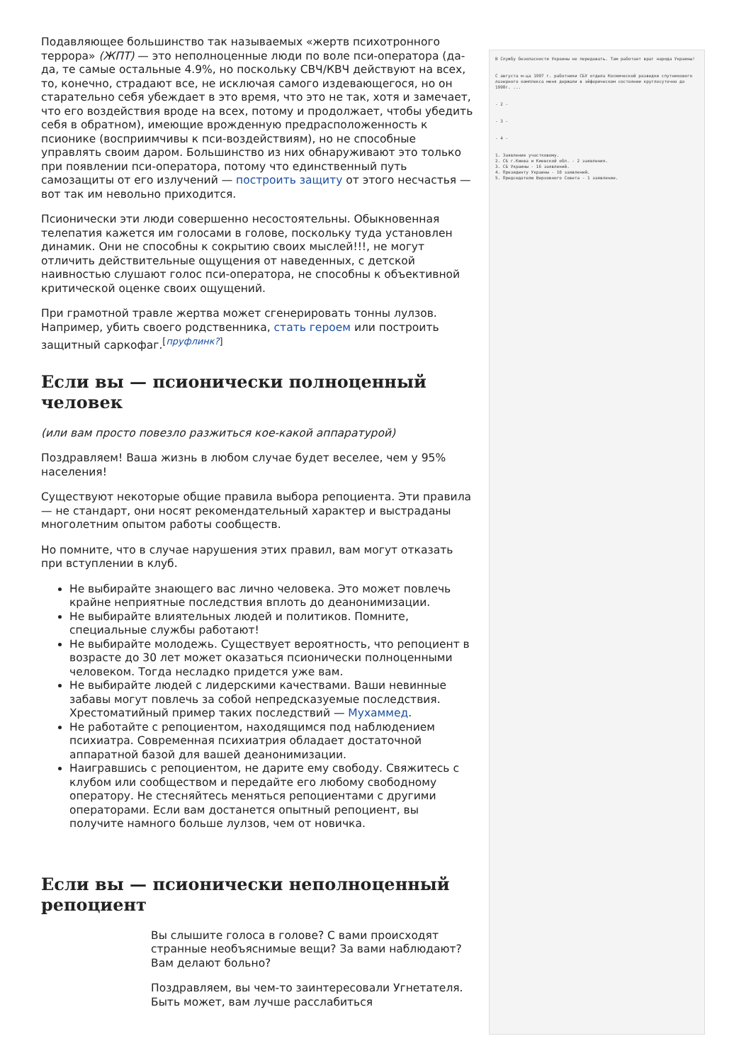Подавляющее большинство так называемых «жертв психотронного террора» (ЖПТ) — это неполноценные люди по воле пси-оператора (да-да, те самые остальные 4.9%, но поскольку СВЧ/КВЧ действуют на всех, то, конечно, страдают все, не исключая самого издевающегося, но он старательно себя убеждает в это время, что это не так, хотя и замечает, что его воздействия вроде на всех, потому и продолжает, чтобы убедить себя в обратном), имеющие врожденную предрасположенность к псионике (восприимчивы к пси-воздействиям), но не способные управлять своим даром. Большинство из них обнаруживают это только при появлении пси-оператора, потому что единственный путь самозащиты от его излучений — построить защиту от этого несчастья — вот так им невольно приходится.
Псионически эти люди совершенно несостоятельны. Обыкновенная телепатия кажется им голосами в голове, поскольку туда установлен динамик. Они не способны к сокрытию своих мыслей!!!, не могут отличить действительные ощущения от наведенных, с детской наивностью слушают голос пси-оператора, не способны к объективной критической оценке своих ощущений.
При грамотной травле жертва может сгенерировать тонны лулзов. Например, убить своего родственника, стать героем или построить защитный саркофаг.<sup>[пруфлинк?]</sup>
Если вы — псионически полноценный человек
(или вам просто повезло разжиться кое-какой аппаратурой)
Поздравляем! Ваша жизнь в любом случае будет веселее, чем у 95% населения!
Существуют некоторые общие правила выбора репоциента. Эти правила — не стандарт, они носят рекомендательный характер и выстраданы многолетним опытом работы сообществ.
Но помните, что в случае нарушения этих правил, вам могут отказать при вступлении в клуб.
Не выбирайте знающего вас лично человека. Это может повлечь крайне неприятные последствия вплоть до деанонимизации.
Не выбирайте влиятельных людей и политиков. Помните, специальные службы работают!
Не выбирайте молодежь. Существует вероятность, что репоциент в возрасте до 30 лет может оказаться псионически полноценными человеком. Тогда несладко придется уже вам.
Не выбирайте людей с лидерскими качествами. Ваши невинные забавы могут повлечь за собой непредсказуемые последствия. Хрестоматийный пример таких последствий — Мухаммед.
Не работайте с репоциентом, находящимся под наблюдением психиатра. Современная психиатрия обладает достаточной аппаратной базой для вашей деанонимизации.
Наигравшись с репоциентом, не дарите ему свободу. Свяжитесь с клубом или сообществом и передайте его любому свободному оператору. Не стесняйтесь меняться репоциентами с другими операторами. Если вам достанется опытный репоциент, вы получите намного больше лулзов, чем от новичка.
Если вы — псионически неполноценный репоциент
Вы слышите голоса в голове? С вами происходят странные необъяснимые вещи? За вами наблюдают? Вам делают больно?
Поздравляем, вы чем-то заинтересовали Угнетателя. Быть может, вам лучше расслабиться
В Службу безопасности Украины не передавать. Там работает враг народа Украины!
С августа м-ца 1997 г. работники СБУ отдела Космической разведки спутникового лазерного комплекса меня держали в эйфорическом состоянии круглосуточно до 1998г. ...
- 2 -
- 3 -
- 4 -
1. Заявление участковому.
2. СБ г.Киева и Киевской обл. - 2 заявления.
3. СБ Украины - 16 заявлений.
4. Президенту Украины - 10 заявлений.
5. Председателю Верховного Совета - 1 заявление.